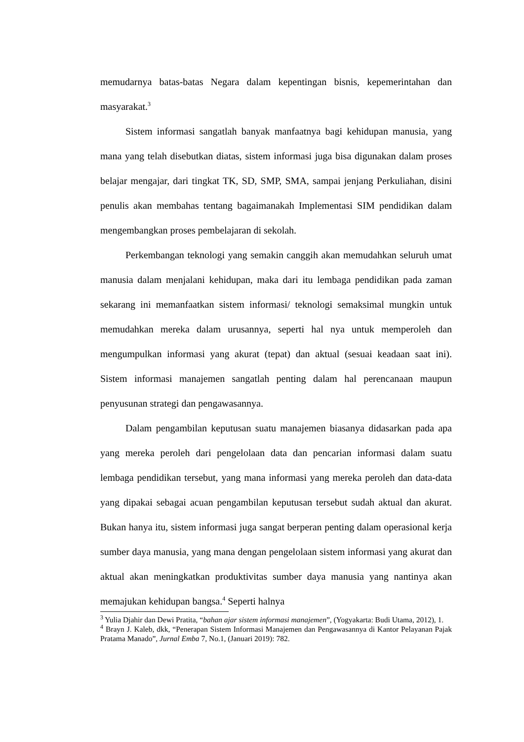memudarnya batas-batas Negara dalam kepentingan bisnis, kepemerintahan dan masyarakat.<sup>3</sup>
Sistem informasi sangatlah banyak manfaatnya bagi kehidupan manusia, yang mana yang telah disebutkan diatas, sistem informasi juga bisa digunakan dalam proses belajar mengajar, dari tingkat TK, SD, SMP, SMA, sampai jenjang Perkuliahan, disini penulis akan membahas tentang bagaimanakah Implementasi SIM pendidikan dalam mengembangkan proses pembelajaran di sekolah.
Perkembangan teknologi yang semakin canggih akan memudahkan seluruh umat manusia dalam menjalani kehidupan, maka dari itu lembaga pendidikan pada zaman sekarang ini memanfaatkan sistem informasi/ teknologi semaksimal mungkin untuk memudahkan mereka dalam urusannya, seperti hal nya untuk memperoleh dan mengumpulkan informasi yang akurat (tepat) dan aktual (sesuai keadaan saat ini). Sistem informasi manajemen sangatlah penting dalam hal perencanaan maupun penyusunan strategi dan pengawasannya.
Dalam pengambilan keputusan suatu manajemen biasanya didasarkan pada apa yang mereka peroleh dari pengelolaan data dan pencarian informasi dalam suatu lembaga pendidikan tersebut, yang mana informasi yang mereka peroleh dan data-data yang dipakai sebagai acuan pengambilan keputusan tersebut sudah aktual dan akurat. Bukan hanya itu, sistem informasi juga sangat berperan penting dalam operasional kerja sumber daya manusia, yang mana dengan pengelolaan sistem informasi yang akurat dan aktual akan meningkatkan produktivitas sumber daya manusia yang nantinya akan memajukan kehidupan bangsa.<sup>4</sup> Seperti halnya
<sup>3</sup> Yulia Djahir dan Dewi Pratita, “bahan ajar sistem informasi manajemen”, (Yogyakarta: Budi Utama, 2012), 1.
<sup>4</sup> Brayn J. Kaleb, dkk, “Penerapan Sistem Informasi Manajemen dan Pengawasannya di Kantor Pelayanan Pajak Pratama Manado”, Jurnal Emba 7, No.1, (Januari 2019): 782.